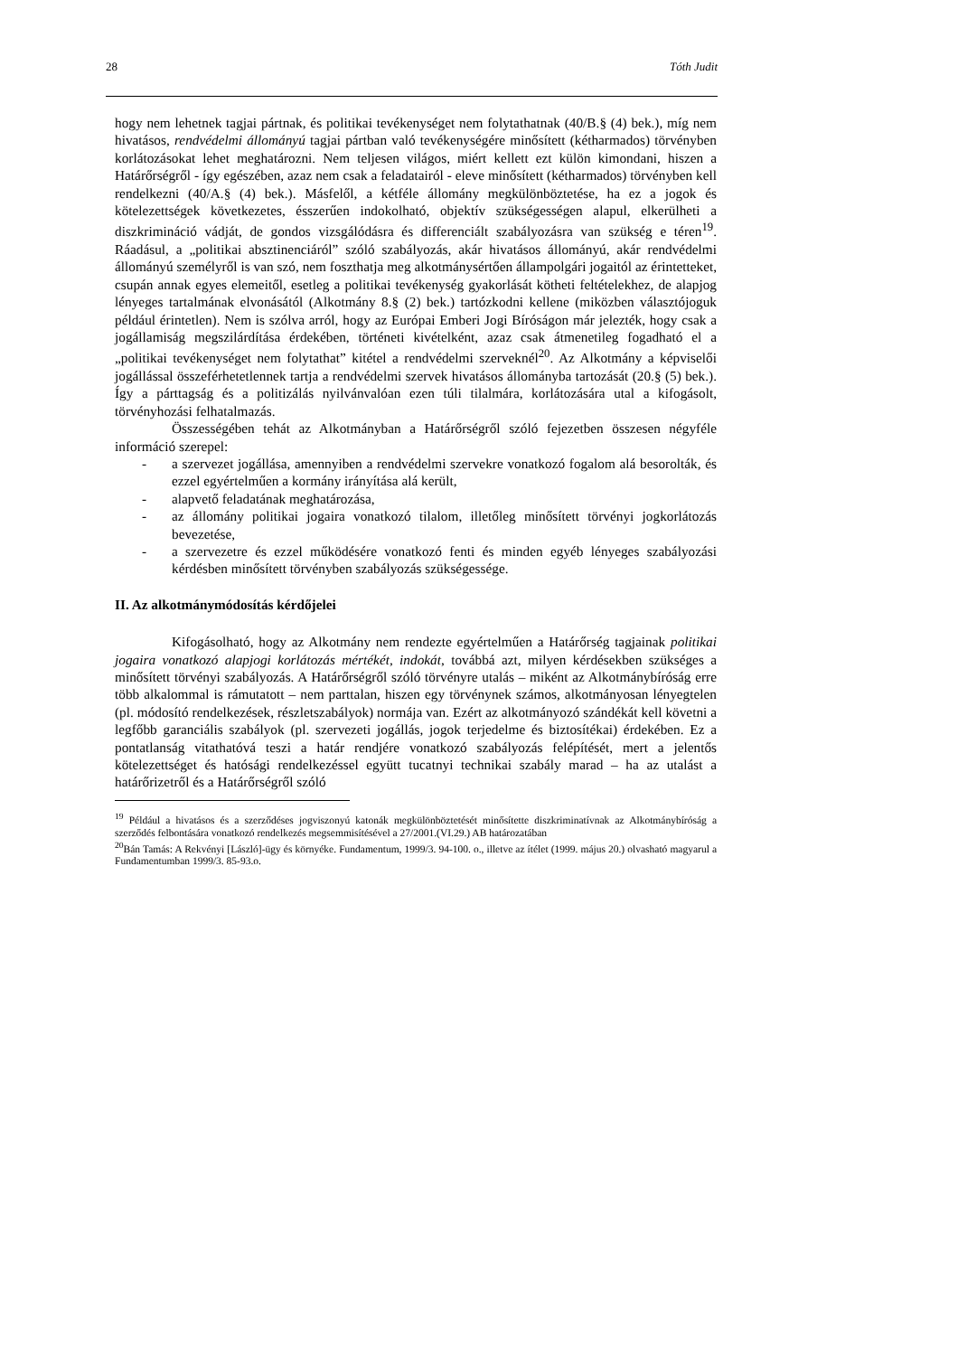28 Tóth Judit
hogy nem lehetnek tagjai pártnak, és politikai tevékenységet nem folytathatnak (40/B.§ (4) bek.), míg nem hivatásos, rendvédelmi állományú tagjai pártban való tevékenységére minősített (kétharmados) törvényben korlátozásokat lehet meghatározni. Nem teljesen világos, miért kellett ezt külön kimondani, hiszen a Határőrségről - így egészében, azaz nem csak a feladatairól - eleve minősített (kétharmados) törvényben kell rendelkezni (40/A.§ (4) bek.). Másfelől, a kétféle állomány megkülönböztetése, ha ez a jogok és kötelezettségek következetes, ésszerűen indokolható, objektív szükségességen alapul, elkerülheti a diszkrimináció vádját, de gondos vizsgálódásra és differenciált szabályozásra van szükség e téren<sup>19</sup>. Ráadásul, a „politikai absztinenciáról” szóló szabályozás, akár hivatásos állományú, akár rendvédelmi állományú személyről is van szó, nem foszthatja meg alkotmánysértően állampolgári jogaitól az érintetteket, csupán annak egyes elemeitől, esetleg a politikai tevékenység gyakorlását kötheti feltételekhez, de alapjog lényeges tartalmának elvonásától (Alkotmány 8.§ (2) bek.) tartózkodni kellene (miközben választójoguk például érintetlen). Nem is szólva arról, hogy az Európai Emberi Jogi Bíróságon már jelezték, hogy csak a jogállamiság megszilárdítása érdekében, történeti kivételként, azaz csak átmenetileg fogadható el a „politikai tevékenységet nem folytathat” kitétel a rendvédelmi szerveknél<sup>20</sup>. Az Alkotmány a képviselői jogállással összeférhetetlennek tartja a rendvédelmi szervek hivatásos állományba tartozását (20.§ (5) bek.). Így a párttagság és a politizálás nyilvánvalóan ezen túli tilalmára, korlátozására utal a kifogásolt, törvényhozási felhatalmazás.
Összességében tehát az Alkotmányban a Határőrségről szóló fejezetben összesen négyféle információ szerepel:
- a szervezet jogállása, amennyiben a rendvédelmi szervekre vonatkozó fogalom alá besorolták, és ezzel egyértelműen a kormány irányítása alá került,
- alapvető feladatának meghatározása,
- az állomány politikai jogaira vonatkozó tilalom, illetőleg minősített törvényi jogkorlátozás bevezetése,
- a szervezetre és ezzel működésére vonatkozó fenti és minden egyéb lényeges szabályozási kérdésben minősített törvényben szabályozás szükségessége.
II. Az alkotmánymódosítás kérdőjelei
Kifogásolható, hogy az Alkotmány nem rendezte egyértelműen a Határőrség tagjainak politikai jogaira vonatkozó alapjogi korlátozás mértékét, indokát, továbbá azt, milyen kérdésekben szükséges a minősített törvényi szabályozás. A Határőrségről szóló törvényre utalás – miként az Alkotmánybíróság erre több alkalommal is rámutatott – nem parttalan, hiszen egy törvénynek számos, alkotmányosan lényegtelen (pl. módosító rendelkezések, részletszabályok) normája van. Ezért az alkotmányozó szándékát kell követni a legfőbb garanciális szabályok (pl. szervezeti jogállás, jogok terjedelme és biztosítékai) érdekében. Ez a pontatlanság vitathatóvá teszi a határ rendjére vonatkozó szabályozás felépítését, mert a jelentős kötelezettséget és hatósági rendelkezéssel együtt tucatnyi technikai szabály marad – ha az utalást a határőrizetről és a Határőrségről szóló
<sup>19</sup> Például a hivatásos és a szerződéses jogviszonyú katonák megkülönböztetését minősítette diszkriminatívnak az Alkotmánybíróság a szerződés felbontására vonatkozó rendelkezés megsemmisítésével a 27/2001.(VI.29.) AB határozatában
<sup>20</sup>Bán Tamás: A Rekvényi [László]-ügy és környéke. Fundamentum, 1999/3. 94-100. o., illetve az ítélet (1999. május 20.) olvasható magyarul a Fundamentumban 1999/3. 85-93.o.